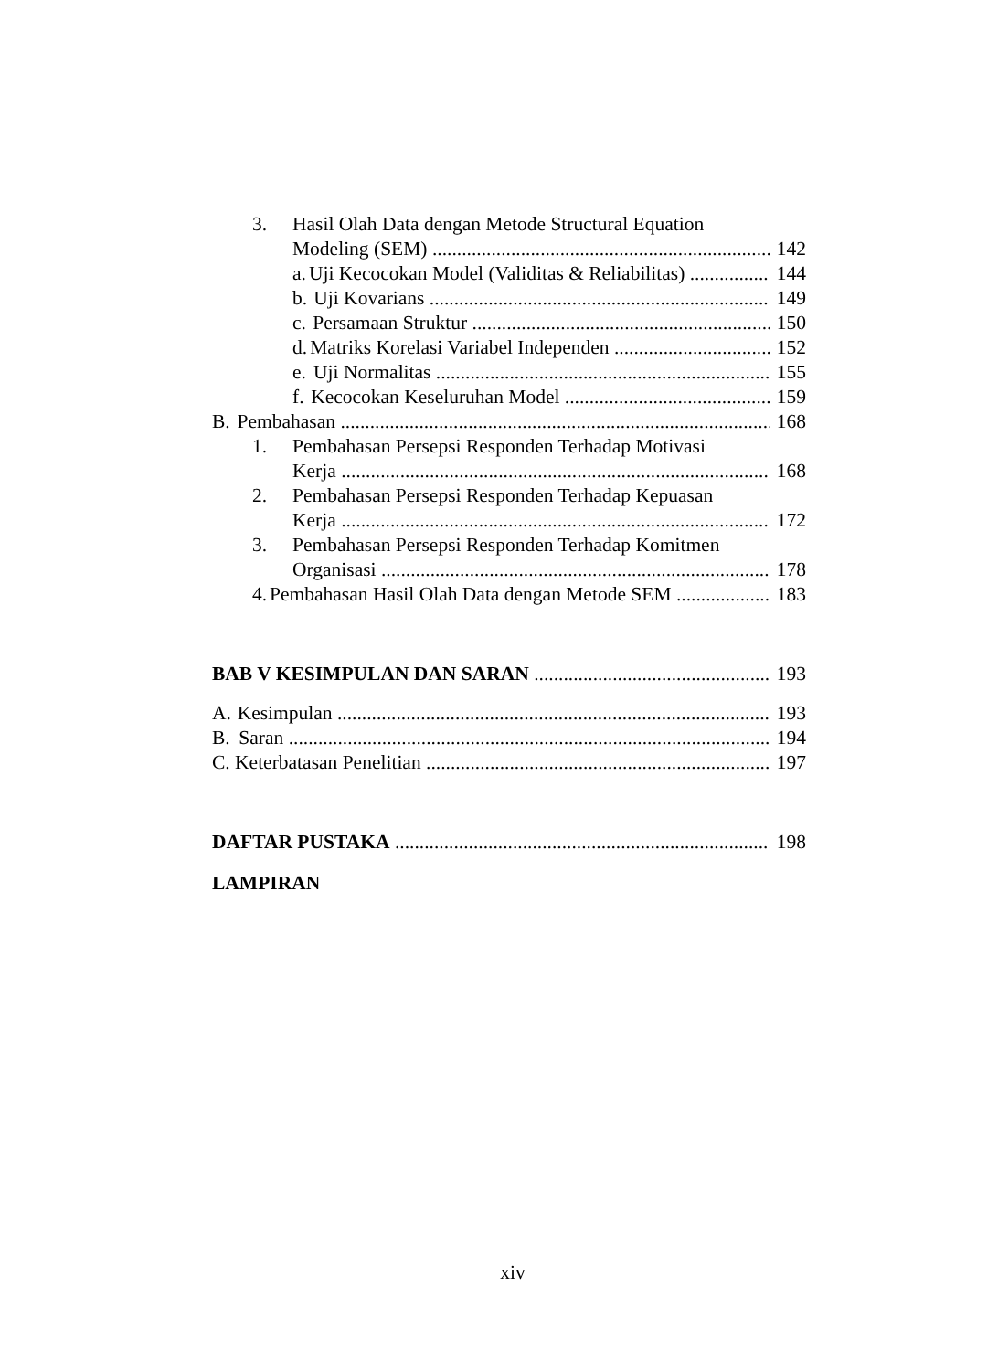3. Hasil Olah Data dengan Metode Structural Equation
Modeling (SEM) 142
a. Uji Kecocokan Model (Validitas & Reliabilitas) 144
b. Uji Kovarians 149
c. Persamaan Struktur 150
d. Matriks Korelasi Variabel Independen 152
e. Uji Normalitas 155
f. Kecocokan Keseluruhan Model 159
B. Pembahasan 168
1. Pembahasan Persepsi Responden Terhadap Motivasi
Kerja 168
2. Pembahasan Persepsi Responden Terhadap Kepuasan
Kerja 172
3. Pembahasan Persepsi Responden Terhadap Komitmen
Organisasi 178
4. Pembahasan Hasil Olah Data dengan Metode SEM 183
BAB V KESIMPULAN DAN SARAN 193
A. Kesimpulan 193
B. Saran 194
C. Keterbatasan Penelitian 197
DAFTAR PUSTAKA 198
LAMPIRAN
xiv